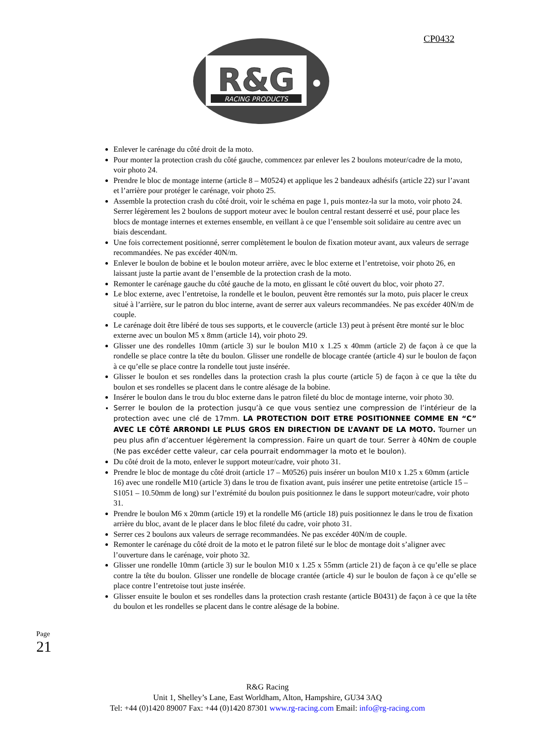CP0432
R&G
RACING PRODUCTS
Enlever le carénage du côté droit de la moto.
Pour monter la protection crash du côté gauche, commencez par enlever les 2 boulons moteur/cadre de la moto, voir photo 24.
Prendre le bloc de montage interne (article 8 – M0524) et applique les 2 bandeaux adhésifs (article 22) sur l’avant et l’arrière pour protéger le carénage, voir photo 25.
Assemble la protection crash du côté droit, voir le schéma en page 1, puis montez-la sur la moto, voir photo 24. Serrer légèrement les 2 boulons de support moteur avec le boulon central restant desserré et usé, pour place les blocs de montage internes et externes ensemble, en veillant à ce que l’ensemble soit solidaire au centre avec un biais descendant.
Une fois correctement positionné, serrer complètement le boulon de fixation moteur avant, aux valeurs de serrage recommandées. Ne pas excéder 40N/m.
Enlever le boulon de bobine et le boulon moteur arrière, avec le bloc externe et l’entretoise, voir photo 26, en laissant juste la partie avant de l’ensemble de la protection crash de la moto.
Remonter le carénage gauche du côté gauche de la moto, en glissant le côté ouvert du bloc, voir photo 27.
Le bloc externe, avec l’entretoise, la rondelle et le boulon, peuvent être remontés sur la moto, puis placer le creux situé à l’arrière, sur le patron du bloc interne, avant de serrer aux valeurs recommandées. Ne pas excéder 40N/m de couple.
Le carénage doit être libéré de tous ses supports, et le couvercle (article 13) peut à présent être monté sur le bloc externe avec un boulon M5 x 8mm (article 14), voir photo 29.
Glisser une des rondelles 10mm (article 3) sur le boulon M10 x 1.25 x 40mm (article 2) de façon à ce que la rondelle se place contre la tête du boulon. Glisser une rondelle de blocage crantée (article 4) sur le boulon de façon à ce qu’elle se place contre la rondelle tout juste insérée.
Glisser le boulon et ses rondelles dans la protection crash la plus courte (article 5) de façon à ce que la tête du boulon et ses rondelles se placent dans le contre alésage de la bobine.
Insérer le boulon dans le trou du bloc externe dans le patron fileté du bloc de montage interne, voir photo 30.
Serrer le boulon de la protection jusqu’à ce que vous sentiez une compression de l’intérieur de la protection avec une clé de 17mm. LA PROTECTION DOIT ETRE POSITIONNEE COMME EN “C” AVEC LE CÔTÉ ARRONDI LE PLUS GROS EN DIRECTION DE L’AVANT DE LA MOTO. Tourner un peu plus afin d’accentuer légèrement la compression. Faire un quart de tour. Serrer à 40Nm de couple (Ne pas excéder cette valeur, car cela pourrait endommager la moto et le boulon).
Du côté droit de la moto, enlever le support moteur/cadre, voir photo 31.
Prendre le bloc de montage du côté droit (article 17 – M0526) puis insérer un boulon M10 x 1.25 x 60mm (article 16) avec une rondelle M10 (article 3) dans le trou de fixation avant, puis insérer une petite entretoise (article 15 – S1051 – 10.50mm de long) sur l’extrémité du boulon puis positionnez le dans le support moteur/cadre, voir photo 31.
Prendre le boulon M6 x 20mm (article 19) et la rondelle M6 (article 18) puis positionnez le dans le trou de fixation arrière du bloc, avant de le placer dans le bloc fileté du cadre, voir photo 31.
Serrer ces 2 boulons aux valeurs de serrage recommandées. Ne pas excéder 40N/m de couple.
Remonter le carénage du côté droit de la moto et le patron fileté sur le bloc de montage doit s’aligner avec l’ouverture dans le carénage, voir photo 32.
Glisser une rondelle 10mm (article 3) sur le boulon M10 x 1.25 x 55mm (article 21) de façon à ce qu’elle se place contre la tête du boulon. Glisser une rondelle de blocage crantée (article 4) sur le boulon de façon à ce qu’elle se place contre l’entretoise tout juste insérée.
Glisser ensuite le boulon et ses rondelles dans la protection crash restante (article B0431) de façon à ce que la tête du boulon et les rondelles se placent dans le contre alésage de la bobine.
Page 21
R&G Racing
Unit 1, Shelley’s Lane, East Worldham, Alton, Hampshire, GU34 3AQ
Tel: +44 (0)1420 89007 Fax: +44 (0)1420 87301 www.rg-racing.com Email: info@rg-racing.com